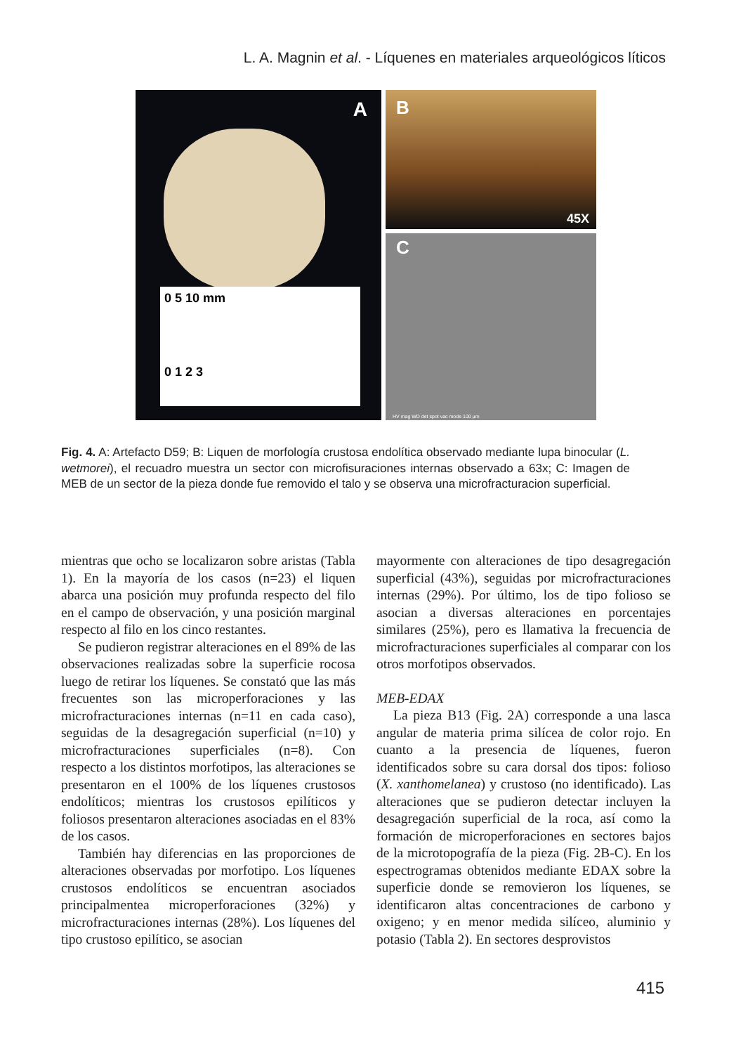L. A. Magnin et al. - Líquenes en materiales arqueológicos líticos
A
0 5 10 mm
0 1 2 3
B
45X
C
HV mag WD det spot vac mode 100 µm
Fig. 4. A: Artefacto D59; B: Liquen de morfología crustosa endolítica observado mediante lupa binocular (L. wetmorei), el recuadro muestra un sector con microfisuraciones internas observado a 63x; C: Imagen de MEB de un sector de la pieza donde fue removido el talo y se observa una microfracturacion superficial.
mientras que ocho se localizaron sobre aristas (Tabla 1). En la mayoría de los casos (n=23) el liquen abarca una posición muy profunda respecto del filo en el campo de observación, y una posición marginal respecto al filo en los cinco restantes.
Se pudieron registrar alteraciones en el 89% de las observaciones realizadas sobre la superficie rocosa luego de retirar los líquenes. Se constató que las más frecuentes son las microperforaciones y las microfracturaciones internas (n=11 en cada caso), seguidas de la desagregación superficial (n=10) y microfracturaciones superficiales (n=8). Con respecto a los distintos morfotipos, las alteraciones se presentaron en el 100% de los líquenes crustosos endolíticos; mientras los crustosos epilíticos y foliosos presentaron alteraciones asociadas en el 83% de los casos.
También hay diferencias en las proporciones de alteraciones observadas por morfotipo. Los líquenes crustosos endolíticos se encuentran asociados principalmentea microperforaciones (32%) y microfracturaciones internas (28%). Los líquenes del tipo crustoso epilítico, se asocian
mayormente con alteraciones de tipo desagregación superficial (43%), seguidas por microfracturaciones internas (29%). Por último, los de tipo folioso se asocian a diversas alteraciones en porcentajes similares (25%), pero es llamativa la frecuencia de microfracturaciones superficiales al comparar con los otros morfotipos observados.
MEB-EDAX
La pieza B13 (Fig. 2A) corresponde a una lasca angular de materia prima silícea de color rojo. En cuanto a la presencia de líquenes, fueron identificados sobre su cara dorsal dos tipos: folioso (X. xanthomelanea) y crustoso (no identificado). Las alteraciones que se pudieron detectar incluyen la desagregación superficial de la roca, así como la formación de microperforaciones en sectores bajos de la microtopografía de la pieza (Fig. 2B-C). En los espectrogramas obtenidos mediante EDAX sobre la superficie donde se removieron los líquenes, se identificaron altas concentraciones de carbono y oxigeno; y en menor medida silíceo, aluminio y potasio (Tabla 2). En sectores desprovistos
415